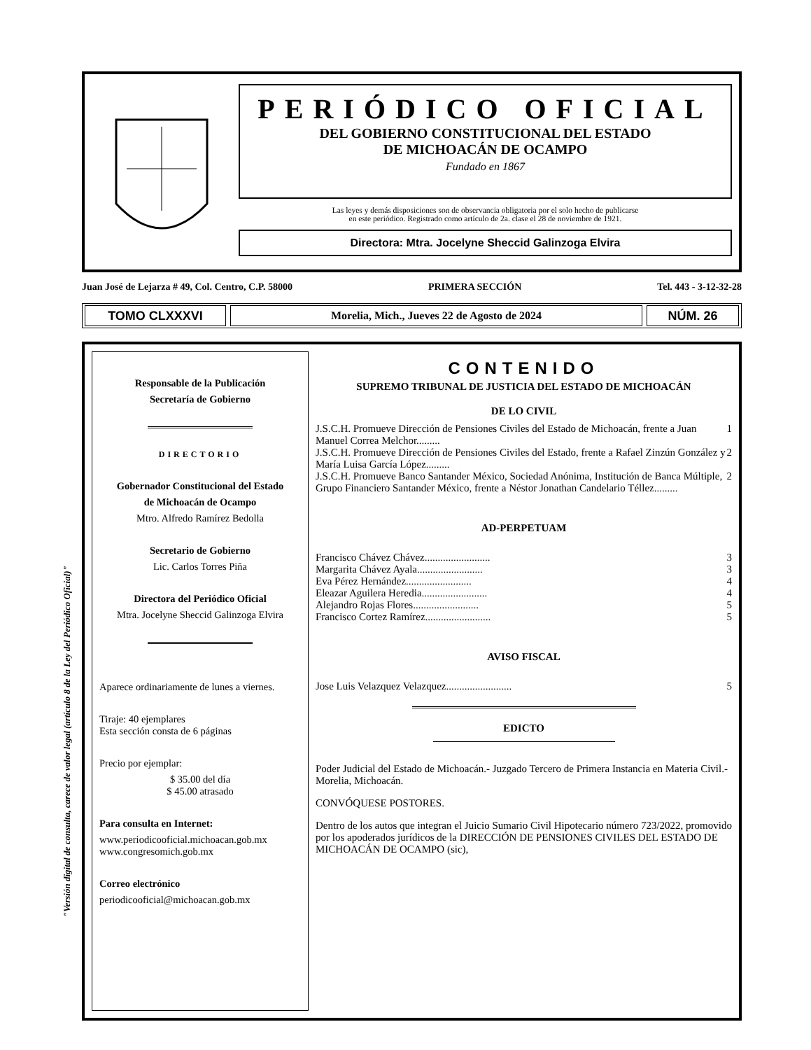"Versión digital de consulta, carece de valor legal (artículo 8 de la Ley del Periódico Oficial)"
PERIÓDICO OFICIAL
DEL GOBIERNO CONSTITUCIONAL DEL ESTADO
DE MICHOACÁN DE OCAMPO
Fundado en 1867
Las leyes y demás disposiciones son de observancia obligatoria por el solo hecho de publicarse
en este periódico. Registrado como artículo de 2a. clase el 28 de noviembre de 1921.
Directora: Mtra. Jocelyne Sheccid Galinzoga Elvira
Juan José de Lejarza # 49, Col. Centro, C.P. 58000 PRIMERA SECCIÓN Tel. 443 - 3-12-32-28
TOMO CLXXXVI
Morelia, Mich., Jueves 22 de Agosto de 2024
NÚM. 26
Responsable de la Publicación
Secretaría de Gobierno
DIRECTORIO
Gobernador Constitucional del Estado
de Michoacán de Ocampo
Mtro. Alfredo Ramírez Bedolla
Secretario de Gobierno
Lic. Carlos Torres Piña
Directora del Periódico Oficial
Mtra. Jocelyne Sheccid Galinzoga Elvira
Aparece ordinariamente de lunes a viernes.
Tiraje: 40 ejemplares
Esta sección consta de 6 páginas
Precio por ejemplar:
$ 35.00 del día
$ 45.00 atrasado
Para consulta en Internet:
www.periodicooficial.michoacan.gob.mx
www.congresomich.gob.mx
Correo electrónico
periodicooficial@michoacan.gob.mx
CONTENIDO
SUPREMO TRIBUNAL DE JUSTICIA DEL ESTADO DE MICHOACÁN
DE LO CIVIL
J.S.C.H. Promueve Dirección de Pensiones Civiles del Estado de Michoacán, frente a Juan Manuel Correa Melchor......... 1
J.S.C.H. Promueve Dirección de Pensiones Civiles del Estado, frente a Rafael Zinzún González y María Luisa García López......... 2
J.S.C.H. Promueve Banco Santander México, Sociedad Anónima, Institución de Banca Múltiple, Grupo Financiero Santander México, frente a Néstor Jonathan Candelario Téllez......... 2
AD-PERPETUAM
Francisco Chávez Chávez......................... 3
Margarita Chávez Ayala......................... 3
Eva Pérez Hernández......................... 4
Eleazar Aguilera Heredia......................... 4
Alejandro Rojas Flores......................... 5
Francisco Cortez Ramírez......................... 5
AVISO FISCAL
Jose Luis Velazquez Velazquez......................... 5
EDICTO
Poder Judicial del Estado de Michoacán.- Juzgado Tercero de Primera Instancia en Materia Civil.- Morelia, Michoacán.
CONVÓQUESE POSTORES.
Dentro de los autos que integran el Juicio Sumario Civil Hipotecario número 723/2022, promovido por los apoderados jurídicos de la DIRECCIÓN DE PENSIONES CIVILES DEL ESTADO DE MICHOACÁN DE OCAMPO (sic),